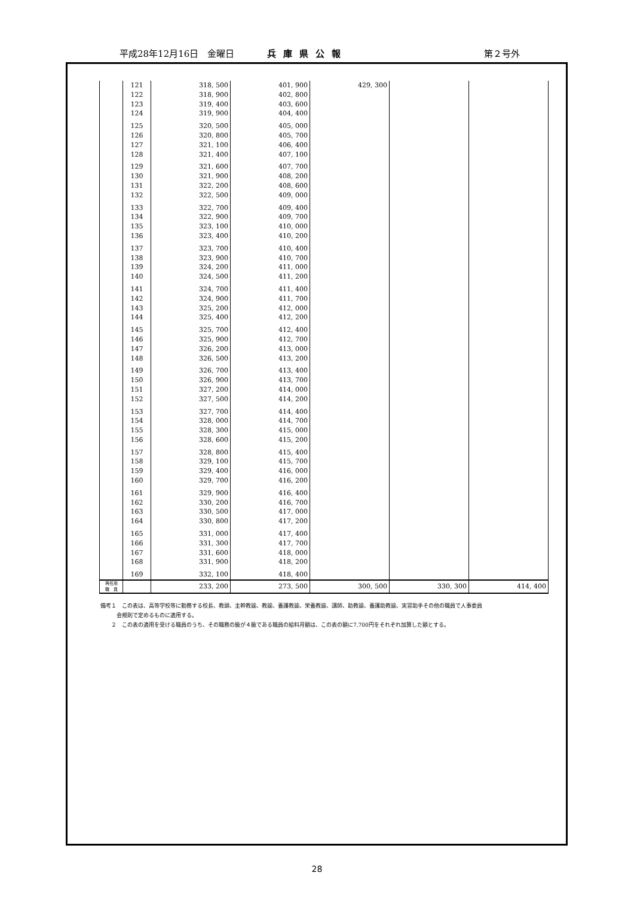平成28年12月16日　金曜日 兵庫県公報 第２号外
| | 121 | 318, 500 | 401, 900 | 429, 300 | | |
| | 122 | 318, 900 | 402, 800 | | | |
| | 123 | 319, 400 | 403, 600 | | | |
| | 124 | 319, 900 | 404, 400 | | | |
| | 125 | 320, 500 | 405, 000 | | | |
| | 126 | 320, 800 | 405, 700 | | | |
| | 127 | 321, 100 | 406, 400 | | | |
| | 128 | 321, 400 | 407, 100 | | | |
| | 129 | 321, 600 | 407, 700 | | | |
| | 130 | 321, 900 | 408, 200 | | | |
| | 131 | 322, 200 | 408, 600 | | | |
| | 132 | 322, 500 | 409, 000 | | | |
| | 133 | 322, 700 | 409, 400 | | | |
| | 134 | 322, 900 | 409, 700 | | | |
| | 135 | 323, 100 | 410, 000 | | | |
| | 136 | 323, 400 | 410, 200 | | | |
| | 137 | 323, 700 | 410, 400 | | | |
| | 138 | 323, 900 | 410, 700 | | | |
| | 139 | 324, 200 | 411, 000 | | | |
| | 140 | 324, 500 | 411, 200 | | | |
| | 141 | 324, 700 | 411, 400 | | | |
| | 142 | 324, 900 | 411, 700 | | | |
| | 143 | 325, 200 | 412, 000 | | | |
| | 144 | 325, 400 | 412, 200 | | | |
| | 145 | 325, 700 | 412, 400 | | | |
| | 146 | 325, 900 | 412, 700 | | | |
| | 147 | 326, 200 | 413, 000 | | | |
| | 148 | 326, 500 | 413, 200 | | | |
| | 149 | 326, 700 | 413, 400 | | | |
| | 150 | 326, 900 | 413, 700 | | | |
| | 151 | 327, 200 | 414, 000 | | | |
| | 152 | 327, 500 | 414, 200 | | | |
| | 153 | 327, 700 | 414, 400 | | | |
| | 154 | 328, 000 | 414, 700 | | | |
| | 155 | 328, 300 | 415, 000 | | | |
| | 156 | 328, 600 | 415, 200 | | | |
| | 157 | 328, 800 | 415, 400 | | | |
| | 158 | 329, 100 | 415, 700 | | | |
| | 159 | 329, 400 | 416, 000 | | | |
| | 160 | 329, 700 | 416, 200 | | | |
| | 161 | 329, 900 | 416, 400 | | | |
| | 162 | 330, 200 | 416, 700 | | | |
| | 163 | 330, 500 | 417, 000 | | | |
| | 164 | 330, 800 | 417, 200 | | | |
| | 165 | 331, 000 | 417, 400 | | | |
| | 166 | 331, 300 | 417, 700 | | | |
| | 167 | 331, 600 | 418, 000 | | | |
| | 168 | 331, 900 | 418, 200 | | | |
| | 169 | 332, 100 | 418, 400 | | | |
| 再任用 職 員 | | 233, 200 | 273, 500 | 300, 500 | 330, 300 | 414, 400 |
備考１　この表は、高等学校等に勤務する校長、教頭、主幹教諭、教諭、養護教諭、栄養教諭、講師、助教諭、養護助教諭、実習助手その他の職員で人事委員
　　　会規則で定めるものに適用する。
　　２　この表の適用を受ける職員のうち、その職務の級が４級である職員の給料月額は、この表の額に7,700円をそれぞれ加算した額とする。
28